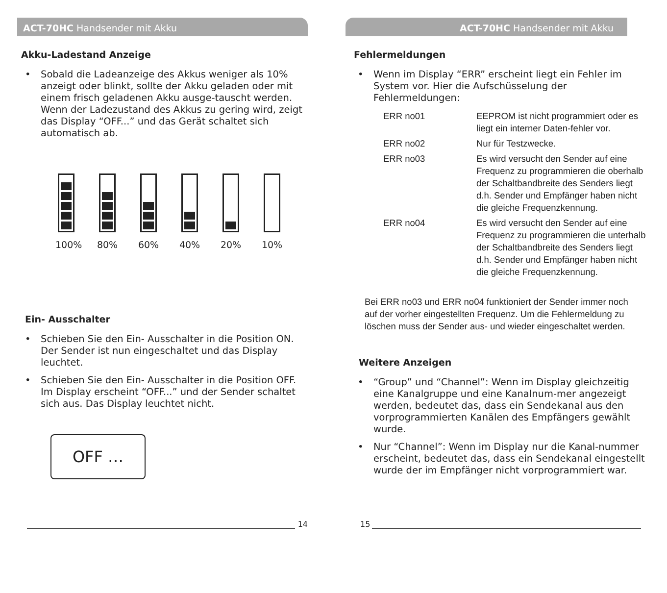ACT-70HC Handsender mit Akku
Akku-Ladestand Anzeige
• Sobald die Ladeanzeige des Akkus weniger als 10% anzeigt oder blinkt, sollte der Akku geladen oder mit einem frisch geladenen Akku ausge-tauscht werden. Wenn der Ladezustand des Akkus zu gering wird, zeigt das Display “OFF...” und das Gerät schaltet sich automatisch ab.
100%
80% 60% 40% 20% 10%
Ein- Ausschalter
• Schieben Sie den Ein- Ausschalter in die Position ON. Der Sender ist nun eingeschaltet und das Display leuchtet.
• Schieben Sie den Ein- Ausschalter in die Position OFF. Im Display erscheint “OFF...” und der Sender schaltet sich aus. Das Display leuchtet nicht.
OFF …
14
ACT-70HC Handsender mit Akku
Fehlermeldungen
• Wenn im Display “ERR” erscheint liegt ein Fehler im System vor. Hier die Aufschüsselung der Fehlermeldungen:
| ERR no01 | EEPROM ist nicht programmiert oder es liegt ein interner Daten-fehler vor. |
| ERR no02 | Nur für Testzwecke. |
| ERR no03 | Es wird versucht den Sender auf eine Frequenz zu programmieren die oberhalb der Schaltbandbreite des Senders liegt d.h. Sender und Empfänger haben nicht die gleiche Frequenzkennung. |
| ERR no04 | Es wird versucht den Sender auf eine Frequenz zu programmieren die unterhalb der Schaltbandbreite des Senders liegt d.h. Sender und Empfänger haben nicht die gleiche Frequenzkennung. |
Bei ERR no03 und ERR no04 funktioniert der Sender immer noch auf der vorher eingestellten Frequenz. Um die Fehlermeldung zu löschen muss der Sender aus- und wieder eingeschaltet werden.
Weitere Anzeigen
• “Group” und “Channel”: Wenn im Display gleichzeitig eine Kanalgruppe und eine Kanalnum-mer angezeigt werden, bedeutet das, dass ein Sendekanal aus den vorprogrammierten Kanälen des Empfängers gewählt wurde.
• Nur “Channel”: Wenn im Display nur die Kanal-nummer erscheint, bedeutet das, dass ein Sendekanal eingestellt wurde der im Empfänger nicht vorprogrammiert war.
15